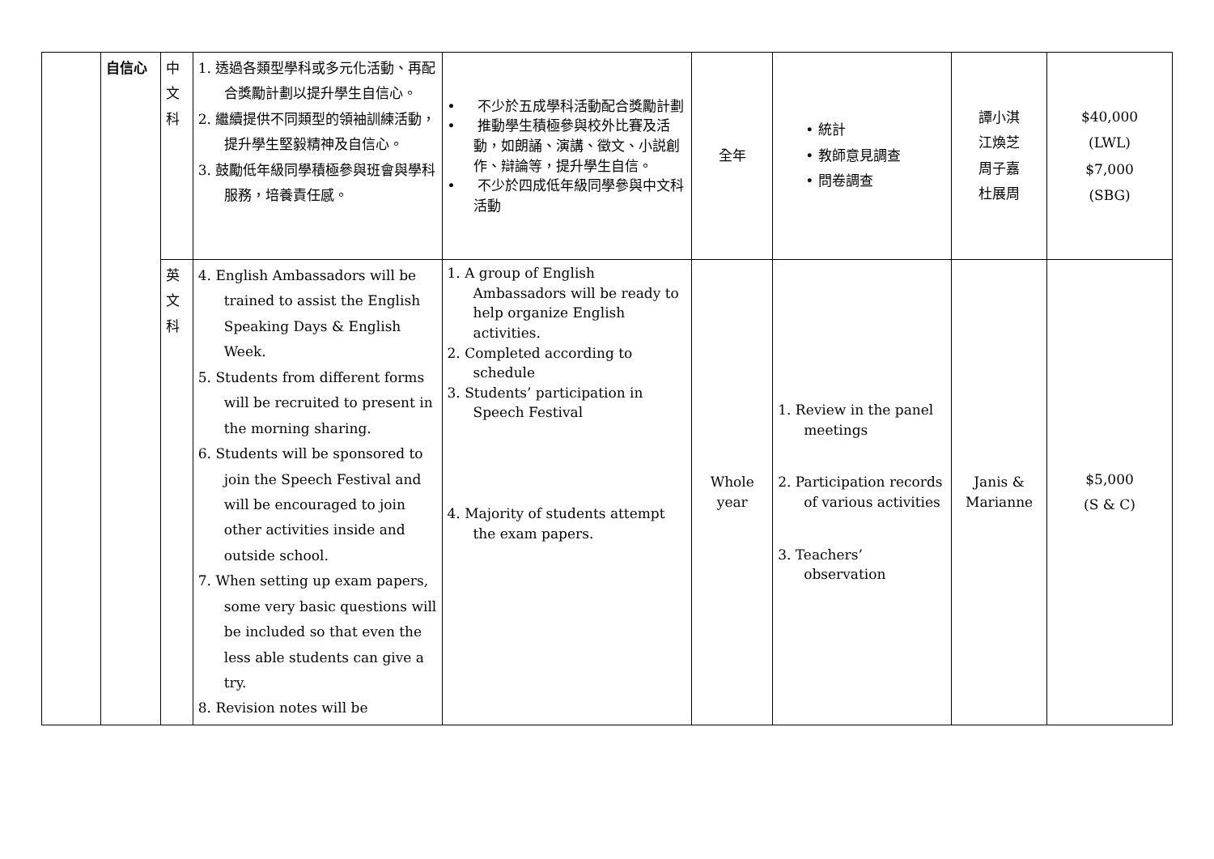| | 自信心 | 中 文 科 | 1. 透過各類型學科或多元化活動、再配合獎勵計劃以提升學生自信心。 2. 繼續提供不同類型的領袖訓練活動，提升學生堅毅精神及自信心。 3. 鼓勵低年級同學積極參與班會與學科服務，培養責任感。 | • 不少於五成學科活動配合獎勵計劃 • 推動學生積極參與校外比賽及活動，如朗誦、演講、徵文、小説創作、辯論等，提升學生自信。 • 不少於四成低年級同學參與中文科活動 | 全年 | • 統計 • 教師意見調查 • 問卷調查 | 譚小淇 江煥芝 周子嘉 杜展周 | $40,000 (LWL) $7,000 (SBG) |
| | | 英 文 科 | 4. English Ambassadors will be trained to assist the English Speaking Days & English Week. 5. Students from different forms will be recruited to present in the morning sharing. 6. Students will be sponsored to join the Speech Festival and will be encouraged to join other activities inside and outside school. 7. When setting up exam papers, some very basic questions will be included so that even the less able students can give a try. 8. Revision notes will be | 1. A group of English Ambassadors will be ready to help organize English activities. 2. Completed according to schedule 3. Students’ participation in Speech Festival 4. Majority of students attempt the exam papers. | Whole year | 1. Review in the panel meetings 2. Participation records of various activities 3. Teachers’ observation | Janis & Marianne | $5,000 (S & C) |